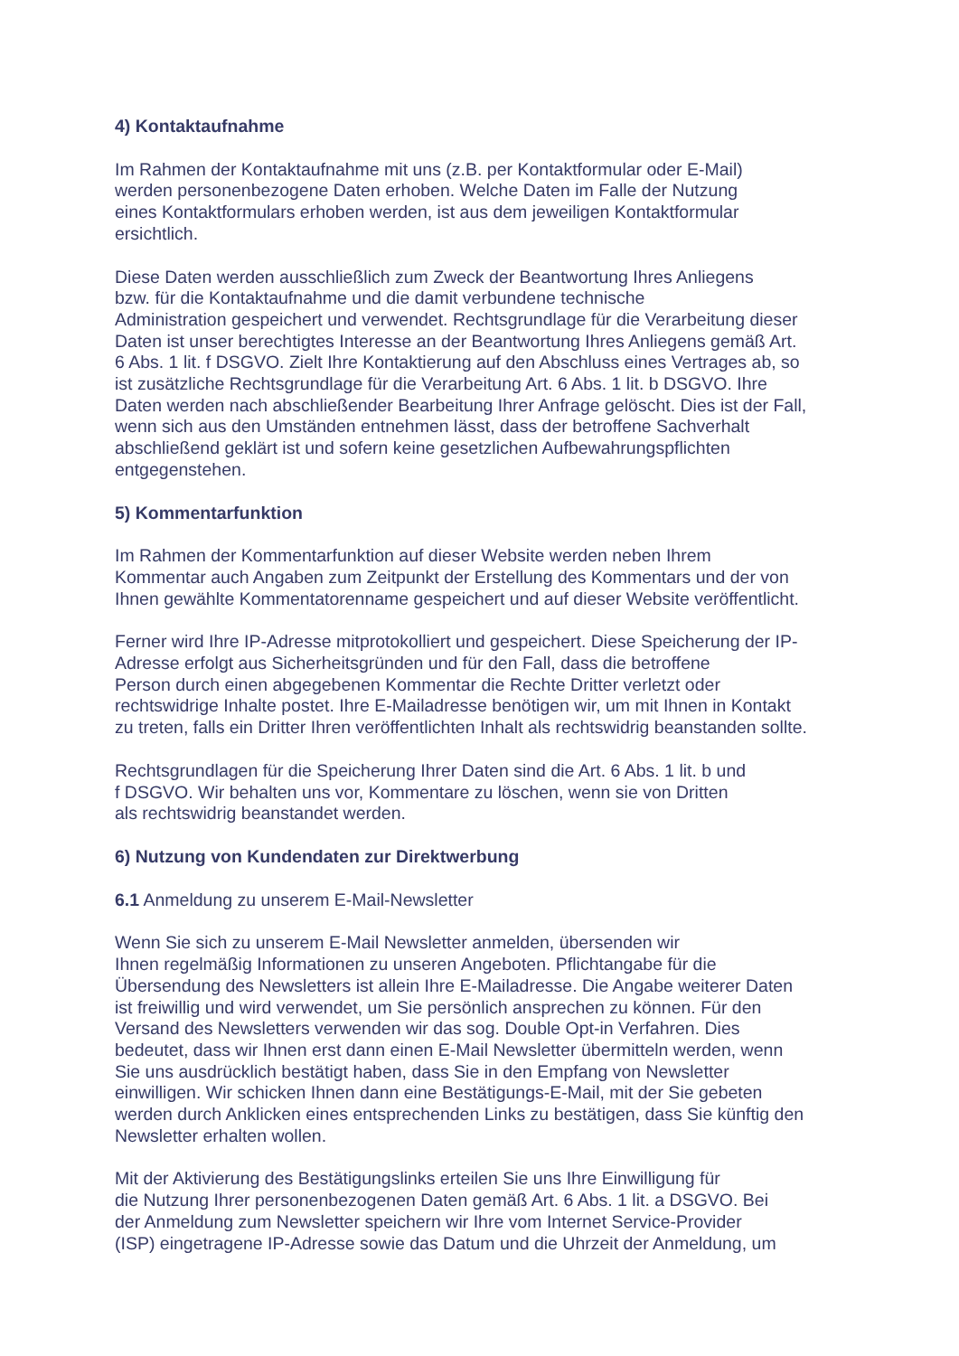4) Kontaktaufnahme
Im Rahmen der Kontaktaufnahme mit uns (z.B. per Kontaktformular oder E-Mail)
werden personenbezogene Daten erhoben. Welche Daten im Falle der Nutzung
eines Kontaktformulars erhoben werden, ist aus dem jeweiligen Kontaktformular
ersichtlich.
Diese Daten werden ausschließlich zum Zweck der Beantwortung Ihres Anliegens
bzw. für die Kontaktaufnahme und die damit verbundene technische
Administration gespeichert und verwendet. Rechtsgrundlage für die Verarbeitung dieser
Daten ist unser berechtigtes Interesse an der Beantwortung Ihres Anliegens gemäß Art.
6 Abs. 1 lit. f DSGVO. Zielt Ihre Kontaktierung auf den Abschluss eines Vertrages ab, so
ist zusätzliche Rechtsgrundlage für die Verarbeitung Art. 6 Abs. 1 lit. b DSGVO. Ihre
Daten werden nach abschließender Bearbeitung Ihrer Anfrage gelöscht. Dies ist der Fall,
wenn sich aus den Umständen entnehmen lässt, dass der betroffene Sachverhalt
abschließend geklärt ist und sofern keine gesetzlichen Aufbewahrungspflichten
entgegenstehen.
5) Kommentarfunktion
Im Rahmen der Kommentarfunktion auf dieser Website werden neben Ihrem
Kommentar auch Angaben zum Zeitpunkt der Erstellung des Kommentars und der von
Ihnen gewählte Kommentatorenname gespeichert und auf dieser Website veröffentlicht.
Ferner wird Ihre IP-Adresse mitprotokolliert und gespeichert. Diese Speicherung der IP-
Adresse erfolgt aus Sicherheitsgründen und für den Fall, dass die betroffene
Person durch einen abgegebenen Kommentar die Rechte Dritter verletzt oder
rechtswidrige Inhalte postet. Ihre E-Mailadresse benötigen wir, um mit Ihnen in Kontakt
zu treten, falls ein Dritter Ihren veröffentlichten Inhalt als rechtswidrig beanstanden sollte.
Rechtsgrundlagen für die Speicherung Ihrer Daten sind die Art. 6 Abs. 1 lit. b und
f DSGVO. Wir behalten uns vor, Kommentare zu löschen, wenn sie von Dritten
als rechtswidrig beanstandet werden.
6) Nutzung von Kundendaten zur Direktwerbung
6.1 Anmeldung zu unserem E-Mail-Newsletter
Wenn Sie sich zu unserem E-Mail Newsletter anmelden, übersenden wir
Ihnen regelmäßig Informationen zu unseren Angeboten. Pflichtangabe für die
Übersendung des Newsletters ist allein Ihre E-Mailadresse. Die Angabe weiterer Daten
ist freiwillig und wird verwendet, um Sie persönlich ansprechen zu können. Für den
Versand des Newsletters verwenden wir das sog. Double Opt-in Verfahren. Dies
bedeutet, dass wir Ihnen erst dann einen E-Mail Newsletter übermitteln werden, wenn
Sie uns ausdrücklich bestätigt haben, dass Sie in den Empfang von Newsletter
einwilligen. Wir schicken Ihnen dann eine Bestätigungs-E-Mail, mit der Sie gebeten
werden durch Anklicken eines entsprechenden Links zu bestätigen, dass Sie künftig den
Newsletter erhalten wollen.
Mit der Aktivierung des Bestätigungslinks erteilen Sie uns Ihre Einwilligung für
die Nutzung Ihrer personenbezogenen Daten gemäß Art. 6 Abs. 1 lit. a DSGVO. Bei
der Anmeldung zum Newsletter speichern wir Ihre vom Internet Service-Provider
(ISP) eingetragene IP-Adresse sowie das Datum und die Uhrzeit der Anmeldung, um